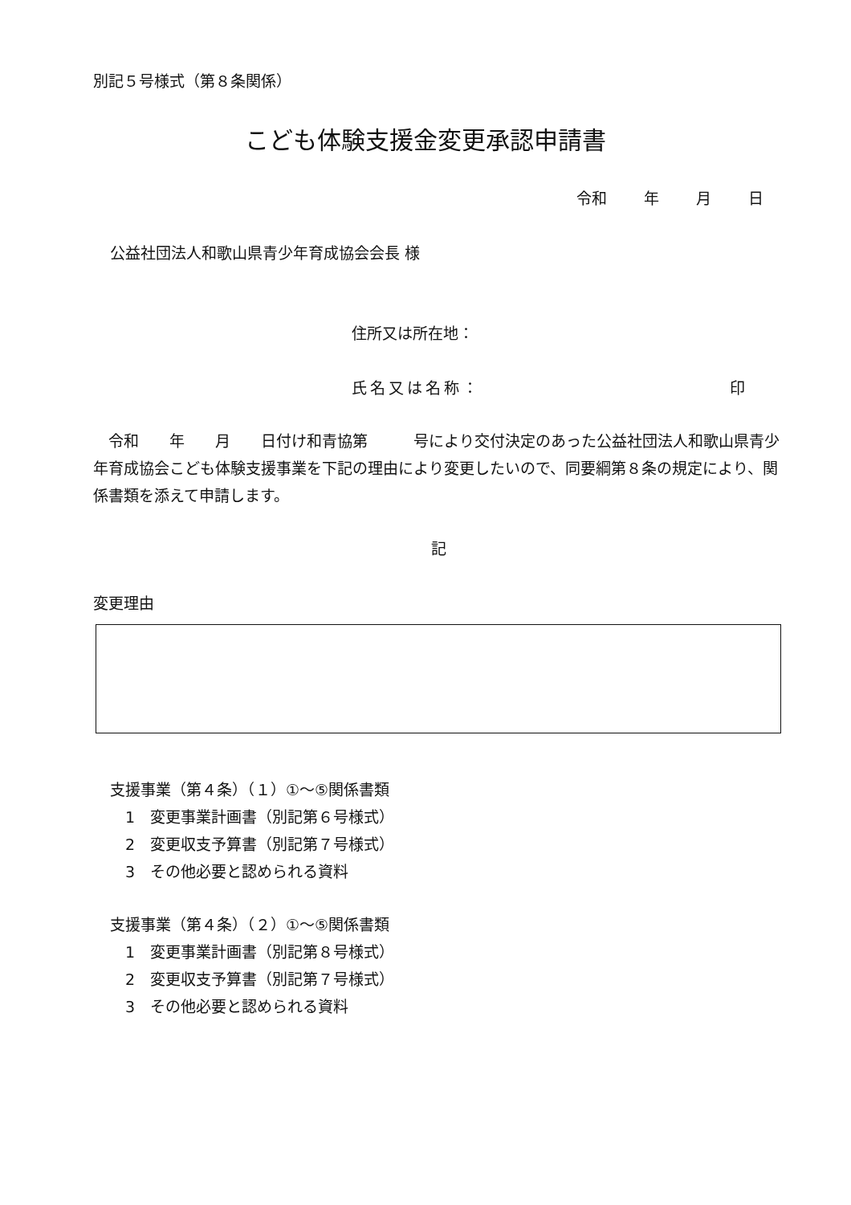別記５号様式（第８条関係）
こども体験支援金変更承認申請書
令和 年 月 日
公益社団法人和歌山県青少年育成協会会長 様
住所又は所在地：
氏名又は名称： 印
　令和　　年　　月　　日付け和青協第　　　号により交付決定のあった公益社団法人和歌山県青少年育成協会こども体験支援事業を下記の理由により変更したいので、同要綱第８条の規定により、関係書類を添えて申請します。
記
変更理由
支援事業（第４条）（１）①～⑤関係書類
　1　変更事業計画書（別記第６号様式）
　2　変更収支予算書（別記第７号様式）
　3　その他必要と認められる資料
支援事業（第４条）（２）①～⑤関係書類
　1　変更事業計画書（別記第８号様式）
　2　変更収支予算書（別記第７号様式）
　3　その他必要と認められる資料